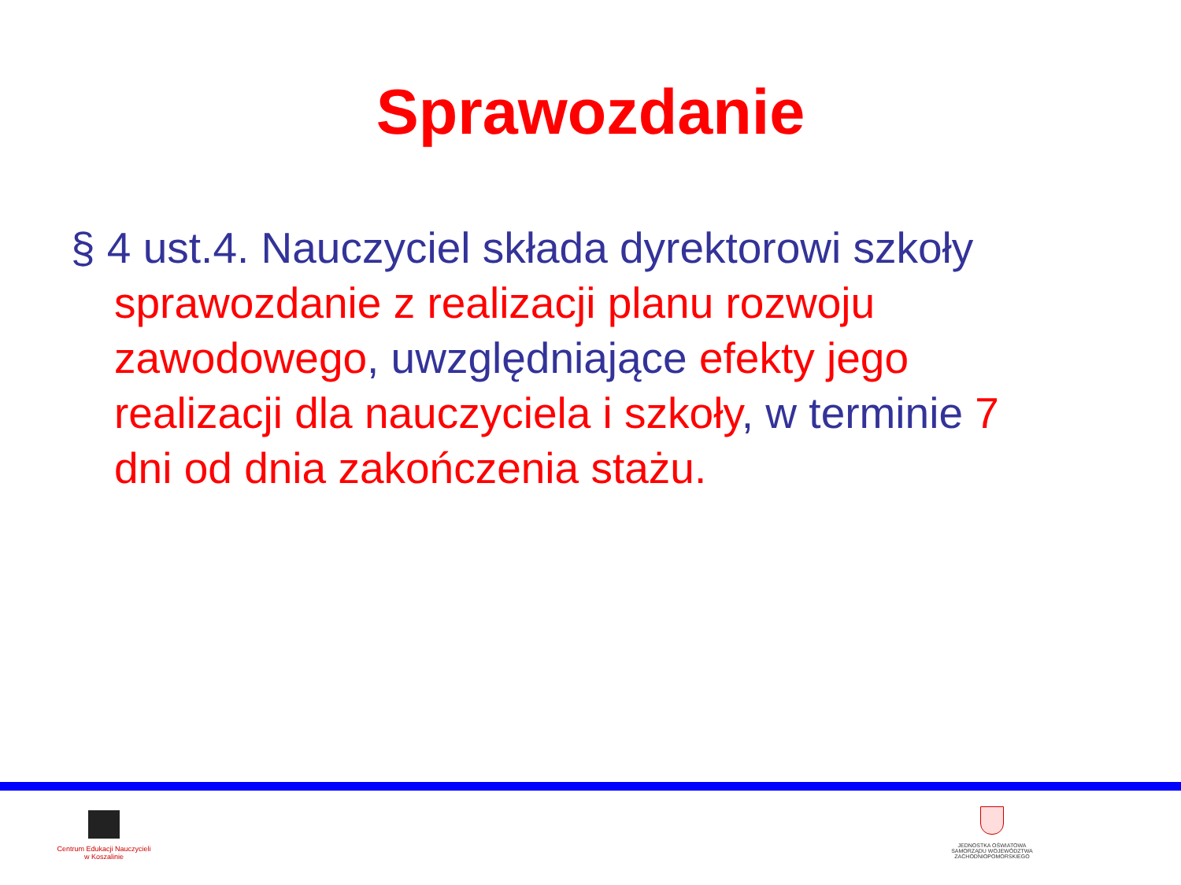Sprawozdanie
§ 4 ust.4. Nauczyciel składa dyrektorowi szkoły sprawozdanie z realizacji planu rozwoju zawodowego, uwzględniające efekty jego realizacji dla nauczyciela i szkoły, w terminie 7 dni od dnia zakończenia stażu.
Centrum Edukacji Nauczycieli
w Koszalinie
JEDNOSTKA OŚWIATOWA
SAMORZĄDU WOJEWÓDZTWA
ZACHODNIOPOMORSKIEGO